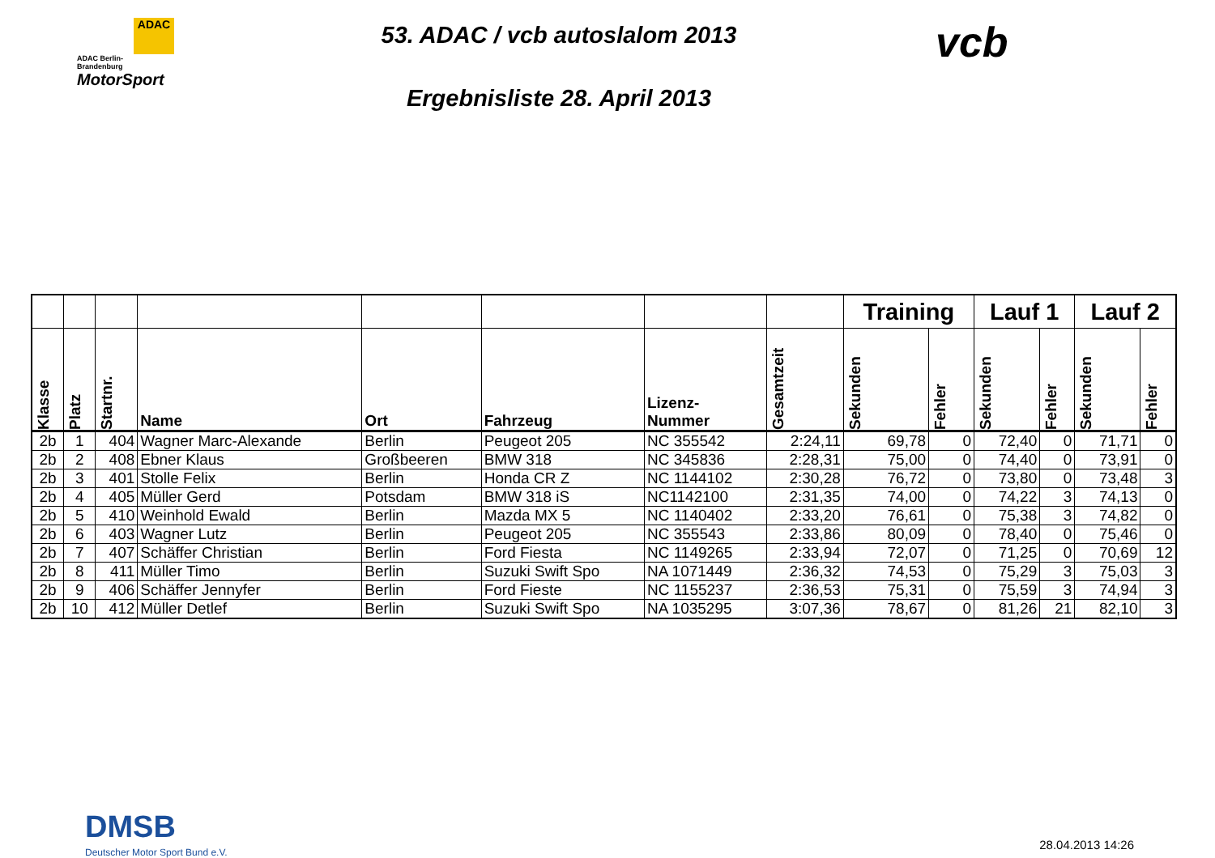ADAC
ADAC Berlin-
Brandenburg
MotorSport
53. ADAC / vcb autoslalom 2013
Ergebnisliste 28. April 2013
vcb
| | | | | | | | | Training | | Lauf 1 | | Lauf 2 | |
| --- | --- | --- | --- | --- | --- | --- | --- | --- | --- | --- | --- | --- | --- |
| Klasse | Platz | Startnr. | Name | Ort | Fahrzeug | Lizenz- Nummer | Gesamtzeit | Sekunden | Fehler | Sekunden | Fehler | Sekunden | Fehler |
| 2b | 1 | 404 | Wagner Marc-Alexande | Berlin | Peugeot 205 | NC 355542 | 2:24,11 | 69,78 | 0 | 72,40 | 0 | 71,71 | 0 |
| 2b | 2 | 408 | Ebner Klaus | Großbeeren | BMW 318 | NC 345836 | 2:28,31 | 75,00 | 0 | 74,40 | 0 | 73,91 | 0 |
| 2b | 3 | 401 | Stolle Felix | Berlin | Honda CR Z | NC 1144102 | 2:30,28 | 76,72 | 0 | 73,80 | 0 | 73,48 | 3 |
| 2b | 4 | 405 | Müller Gerd | Potsdam | BMW 318 iS | NC1142100 | 2:31,35 | 74,00 | 0 | 74,22 | 3 | 74,13 | 0 |
| 2b | 5 | 410 | Weinhold Ewald | Berlin | Mazda MX 5 | NC 1140402 | 2:33,20 | 76,61 | 0 | 75,38 | 3 | 74,82 | 0 |
| 2b | 6 | 403 | Wagner Lutz | Berlin | Peugeot 205 | NC 355543 | 2:33,86 | 80,09 | 0 | 78,40 | 0 | 75,46 | 0 |
| 2b | 7 | 407 | Schäffer Christian | Berlin | Ford Fiesta | NC 1149265 | 2:33,94 | 72,07 | 0 | 71,25 | 0 | 70,69 | 12 |
| 2b | 8 | 411 | Müller Timo | Berlin | Suzuki Swift Spo | NA 1071449 | 2:36,32 | 74,53 | 0 | 75,29 | 3 | 75,03 | 3 |
| 2b | 9 | 406 | Schäffer Jennyfer | Berlin | Ford Fieste | NC 1155237 | 2:36,53 | 75,31 | 0 | 75,59 | 3 | 74,94 | 3 |
| 2b | 10 | 412 | Müller Detlef | Berlin | Suzuki Swift Spo | NA 1035295 | 3:07,36 | 78,67 | 0 | 81,26 | 21 | 82,10 | 3 |
DMSB
Deutscher Motor Sport Bund e.V.
28.04.2013 14:26